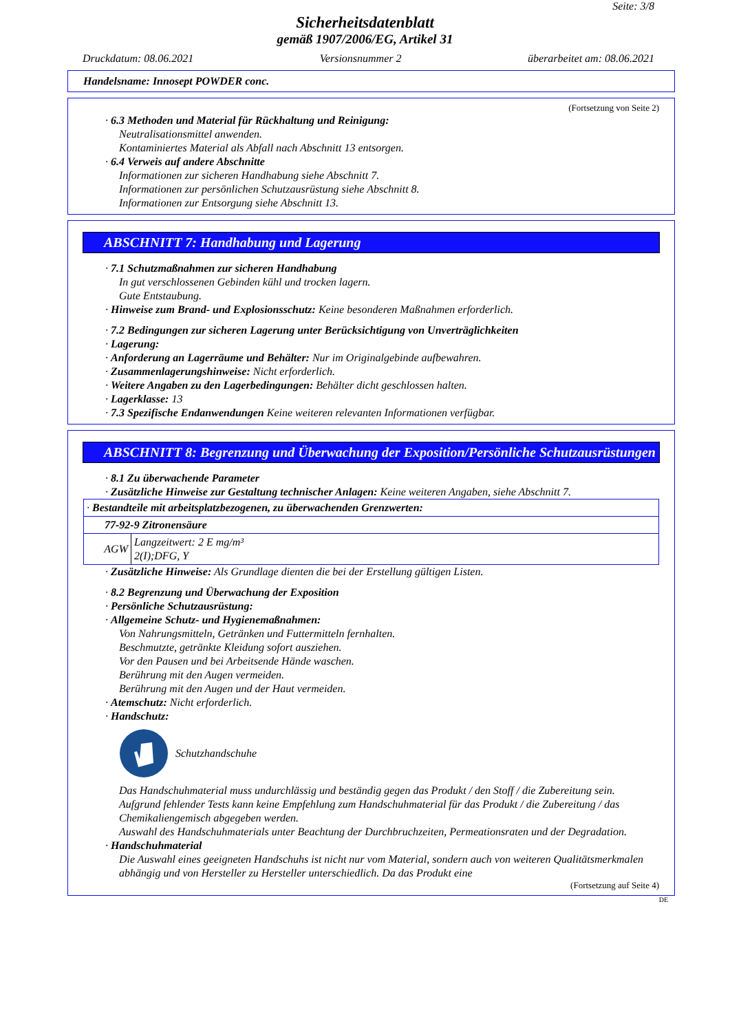Seite: 3/8
Sicherheitsdatenblatt
gemäß 1907/2006/EG, Artikel 31
Druckdatum: 08.06.2021 Versionsnummer 2 überarbeitet am: 08.06.2021
Handelsname: Innosept POWDER conc.
(Fortsetzung von Seite 2)
· 6.3 Methoden und Material für Rückhaltung und Reinigung:
Neutralisationsmittel anwenden.
Kontaminiertes Material als Abfall nach Abschnitt 13 entsorgen.
· 6.4 Verweis auf andere Abschnitte
Informationen zur sicheren Handhabung siehe Abschnitt 7.
Informationen zur persönlichen Schutzausrüstung siehe Abschnitt 8.
Informationen zur Entsorgung siehe Abschnitt 13.
ABSCHNITT 7: Handhabung und Lagerung
· 7.1 Schutzmaßnahmen zur sicheren Handhabung
In gut verschlossenen Gebinden kühl und trocken lagern.
Gute Entstaubung.
· Hinweise zum Brand- und Explosionsschutz: Keine besonderen Maßnahmen erforderlich.
· 7.2 Bedingungen zur sicheren Lagerung unter Berücksichtigung von Unverträglichkeiten
· Lagerung:
· Anforderung an Lagerräume und Behälter: Nur im Originalgebinde aufbewahren.
· Zusammenlagerungshinweise: Nicht erforderlich.
· Weitere Angaben zu den Lagerbedingungen: Behälter dicht geschlossen halten.
· Lagerklasse: 13
· 7.3 Spezifische Endanwendungen Keine weiteren relevanten Informationen verfügbar.
ABSCHNITT 8: Begrenzung und Überwachung der Exposition/Persönliche Schutzausrüstungen
· 8.1 Zu überwachende Parameter
· Zusätzliche Hinweise zur Gestaltung technischer Anlagen: Keine weiteren Angaben, siehe Abschnitt 7.
| · Bestandteile mit arbeitsplatzbezogenen, zu überwachenden Grenzwerten: | |
| 77-92-9 Zitronensäure | |
| AGW | Langzeitwert: 2 E mg/m³ 2(I);DFG, Y |
· Zusätzliche Hinweise: Als Grundlage dienten die bei der Erstellung gültigen Listen.
· 8.2 Begrenzung und Überwachung der Exposition
· Persönliche Schutzausrüstung:
· Allgemeine Schutz- und Hygienemaßnahmen:
Von Nahrungsmitteln, Getränken und Futtermitteln fernhalten.
Beschmutzte, getränkte Kleidung sofort ausziehen.
Vor den Pausen und bei Arbeitsende Hände waschen.
Berührung mit den Augen vermeiden.
Berührung mit den Augen und der Haut vermeiden.
· Atemschutz: Nicht erforderlich.
· Handschutz:
Schutzhandschuhe
Das Handschuhmaterial muss undurchlässig und beständig gegen das Produkt / den Stoff / die Zubereitung sein.
Aufgrund fehlender Tests kann keine Empfehlung zum Handschuhmaterial für das Produkt / die Zubereitung / das Chemikaliengemisch abgegeben werden.
Auswahl des Handschuhmaterials unter Beachtung der Durchbruchzeiten, Permeationsraten und der Degradation.
· Handschuhmaterial
Die Auswahl eines geeigneten Handschuhs ist nicht nur vom Material, sondern auch von weiteren Qualitätsmerkmalen abhängig und von Hersteller zu Hersteller unterschiedlich. Da das Produkt eine
(Fortsetzung auf Seite 4)
DE